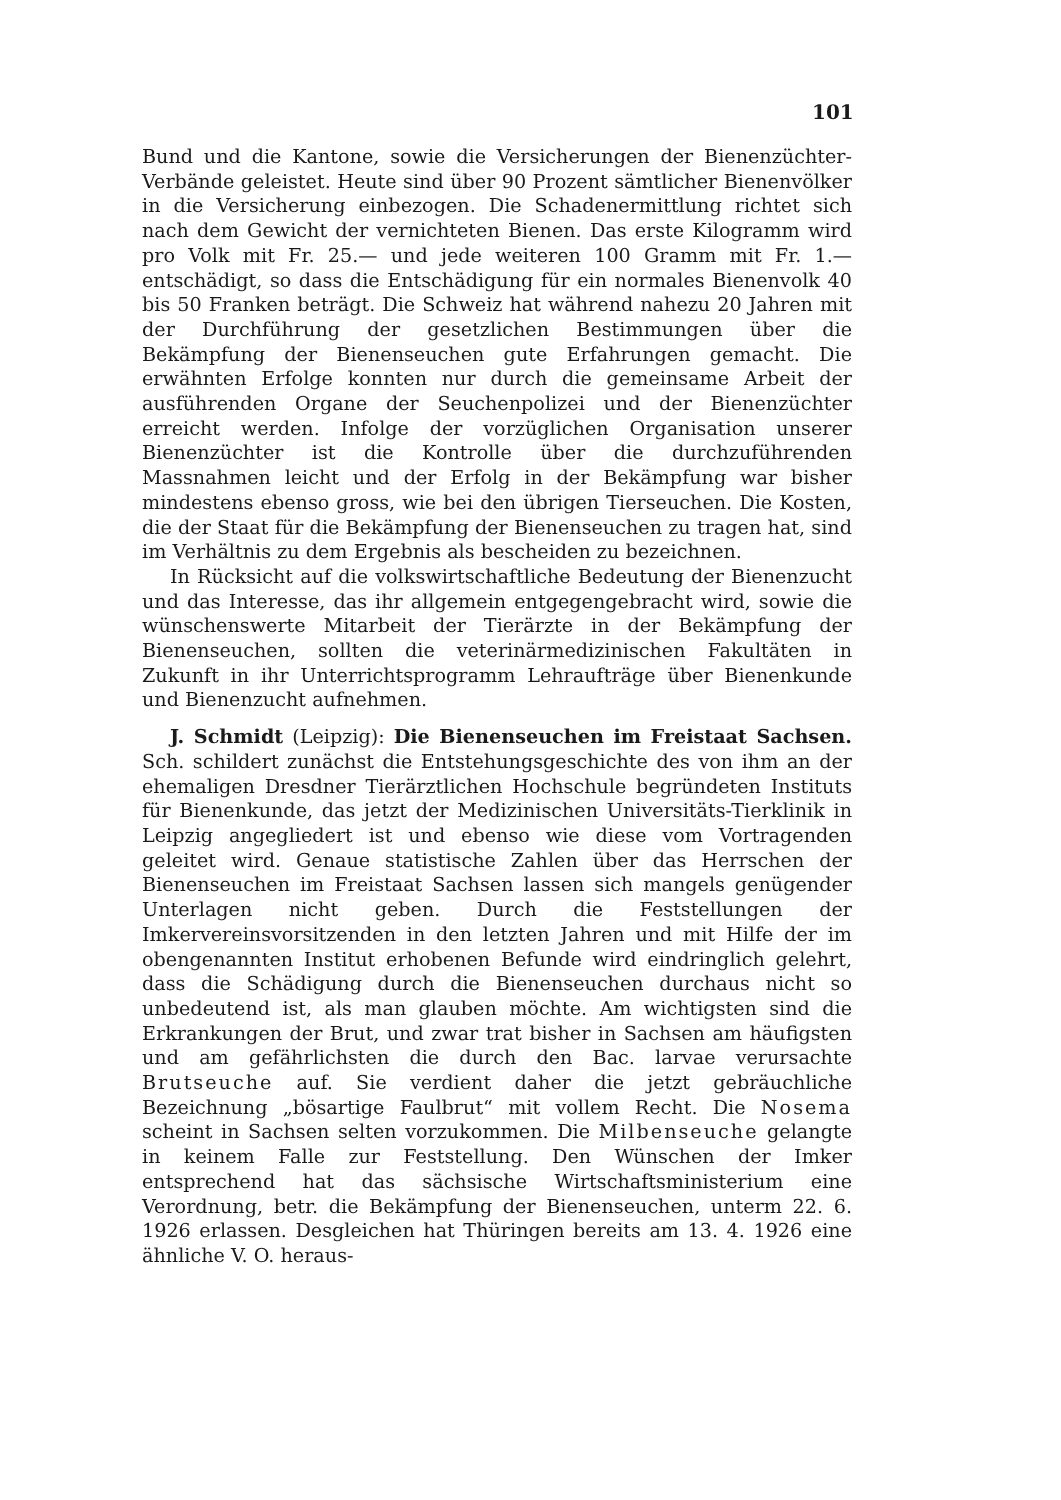101
Bund und die Kantone, sowie die Versicherungen der Bienenzüchter-Verbände geleistet. Heute sind über 90 Prozent sämtlicher Bienenvölker in die Versicherung einbezogen. Die Schadenermittlung richtet sich nach dem Gewicht der vernichteten Bienen. Das erste Kilogramm wird pro Volk mit Fr. 25.— und jede weiteren 100 Gramm mit Fr. 1.— entschädigt, so dass die Entschädigung für ein normales Bienenvolk 40 bis 50 Franken beträgt. Die Schweiz hat während nahezu 20 Jahren mit der Durchführung der gesetzlichen Bestimmungen über die Bekämpfung der Bienenseuchen gute Erfahrungen gemacht. Die erwähnten Erfolge konnten nur durch die gemeinsame Arbeit der ausführenden Organe der Seuchenpolizei und der Bienenzüchter erreicht werden. Infolge der vorzüglichen Organisation unserer Bienenzüchter ist die Kontrolle über die durchzuführenden Massnahmen leicht und der Erfolg in der Bekämpfung war bisher mindestens ebenso gross, wie bei den übrigen Tierseuchen. Die Kosten, die der Staat für die Bekämpfung der Bienenseuchen zu tragen hat, sind im Verhältnis zu dem Ergebnis als bescheiden zu bezeichnen.
In Rücksicht auf die volkswirtschaftliche Bedeutung der Bienenzucht und das Interesse, das ihr allgemein entgegengebracht wird, sowie die wünschenswerte Mitarbeit der Tierärzte in der Bekämpfung der Bienenseuchen, sollten die veterinärmedizinischen Fakultäten in Zukunft in ihr Unterrichtsprogramm Lehraufträge über Bienenkunde und Bienenzucht aufnehmen.
J. Schmidt (Leipzig): Die Bienenseuchen im Freistaat Sachsen. Sch. schildert zunächst die Entstehungsgeschichte des von ihm an der ehemaligen Dresdner Tierärztlichen Hochschule begründeten Instituts für Bienenkunde, das jetzt der Medizinischen Universitäts-Tierklinik in Leipzig angegliedert ist und ebenso wie diese vom Vortragenden geleitet wird. Genaue statistische Zahlen über das Herrschen der Bienenseuchen im Freistaat Sachsen lassen sich mangels genügender Unterlagen nicht geben. Durch die Feststellungen der Imkervereinsvorsitzenden in den letzten Jahren und mit Hilfe der im obengenannten Institut erhobenen Befunde wird eindringlich gelehrt, dass die Schädigung durch die Bienenseuchen durchaus nicht so unbedeutend ist, als man glauben möchte. Am wichtigsten sind die Erkrankungen der Brut, und zwar trat bisher in Sachsen am häufigsten und am gefährlichsten die durch den Bac. larvae verursachte Brutseuche auf. Sie verdient daher die jetzt gebräuchliche Bezeichnung „bösartige Faulbrut“ mit vollem Recht. Die Nosema scheint in Sachsen selten vorzukommen. Die Milbenseuche gelangte in keinem Falle zur Feststellung. Den Wünschen der Imker entsprechend hat das sächsische Wirtschaftsministerium eine Verordnung, betr. die Bekämpfung der Bienenseuchen, unterm 22. 6. 1926 erlassen. Desgleichen hat Thüringen bereits am 13. 4. 1926 eine ähnliche V. O. heraus-